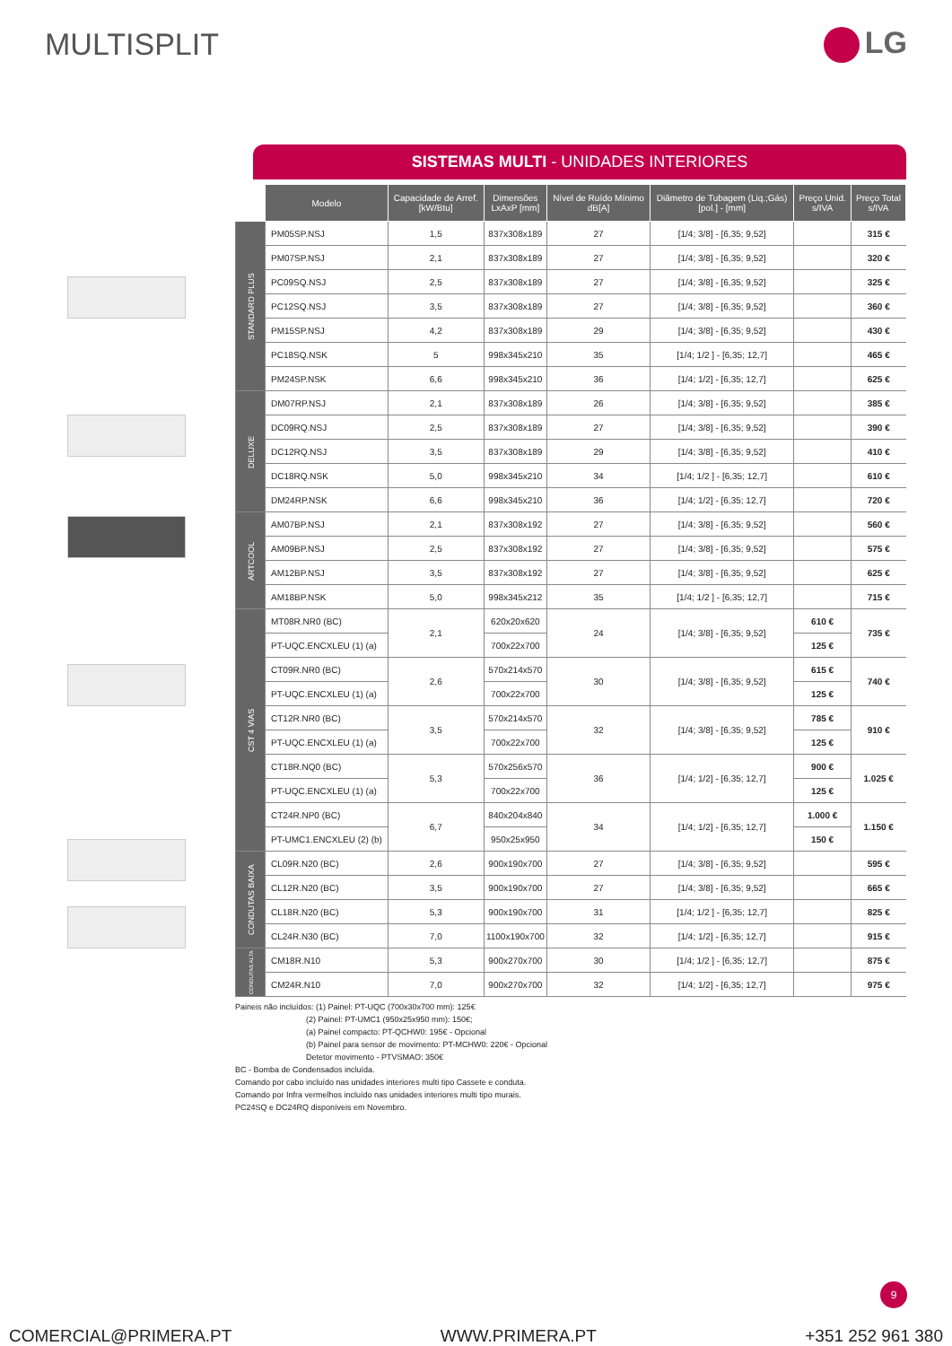MULTISPLIT LG
SISTEMAS MULTI - UNIDADES INTERIORES
| | Modelo | Capacidade de Arref. [kW/Btu] | Dimensões LxAxP [mm] | Nível de Ruído Mínimo dB[A] | Diâmetro de Tubagem (Liq.;Gás) [pol.] - [mm] | Preço Unid. s/IVA | Preço Total s/IVA |
| --- | --- | --- | --- | --- | --- | --- | --- |
| STANDARD PLUS | PM05SP.NSJ | 1,5 | 837x308x189 | 27 | [1/4; 3/8] - [6,35; 9,52] | | 315 € |
| | PM07SP.NSJ | 2,1 | 837x308x189 | 27 | [1/4; 3/8] - [6,35; 9,52] | | 320 € |
| | PC09SQ.NSJ | 2,5 | 837x308x189 | 27 | [1/4; 3/8] - [6,35; 9,52] | | 325 € |
| | PC12SQ.NSJ | 3,5 | 837x308x189 | 27 | [1/4; 3/8] - [6,35; 9,52] | | 360 € |
| | PM15SP.NSJ | 4,2 | 837x308x189 | 29 | [1/4; 3/8] - [6,35; 9,52] | | 430 € |
| | PC18SQ.NSK | 5 | 998x345x210 | 35 | [1/4; 1/2 ] - [6,35; 12,7] | | 465 € |
| | PM24SP.NSK | 6,6 | 998x345x210 | 36 | [1/4; 1/2] - [6,35; 12,7] | | 625 € |
| DELUXE | DM07RP.NSJ | 2,1 | 837x308x189 | 26 | [1/4; 3/8] - [6,35; 9,52] | | 385 € |
| | DC09RQ.NSJ | 2,5 | 837x308x189 | 27 | [1/4; 3/8] - [6,35; 9,52] | | 390 € |
| | DC12RQ.NSJ | 3,5 | 837x308x189 | 29 | [1/4; 3/8] - [6,35; 9,52] | | 410 € |
| | DC18RQ.NSK | 5,0 | 998x345x210 | 34 | [1/4; 1/2 ] - [6,35; 12,7] | | 610 € |
| | DM24RP.NSK | 6,6 | 998x345x210 | 36 | [1/4; 1/2] - [6,35; 12,7] | | 720 € |
| ARTCOOL | AM07BP.NSJ | 2,1 | 837x308x192 | 27 | [1/4; 3/8] - [6,35; 9,52] | | 560 € |
| | AM09BP.NSJ | 2,5 | 837x308x192 | 27 | [1/4; 3/8] - [6,35; 9,52] | | 575 € |
| | AM12BP.NSJ | 3,5 | 837x308x192 | 27 | [1/4; 3/8] - [6,35; 9,52] | | 625 € |
| | AM18BP.NSK | 5,0 | 998x345x212 | 35 | [1/4; 1/2 ] - [6,35; 12,7] | | 715 € |
| CST 4 VIAS | MT08R.NR0 (BC) | 2,1 | 620x20x620 | 24 | [1/4; 3/8] - [6,35; 9,52] | 610 € | 735 € |
| | PT-UQC.ENCXLEU (1) (a) | | 700x22x700 | | | 125 € | |
| | CT09R.NR0 (BC) | 2,6 | 570x214x570 | 30 | [1/4; 3/8] - [6,35; 9,52] | 615 € | 740 € |
| | PT-UQC.ENCXLEU (1) (a) | | 700x22x700 | | | 125 € | |
| | CT12R.NR0 (BC) | 3,5 | 570x214x570 | 32 | [1/4; 3/8] - [6,35; 9,52] | 785 € | 910 € |
| | PT-UQC.ENCXLEU (1) (a) | | 700x22x700 | | | 125 € | |
| | CT18R.NQ0 (BC) | 5,3 | 570x256x570 | 36 | [1/4; 1/2] - [6,35; 12,7] | 900 € | 1.025 € |
| | PT-UQC.ENCXLEU (1) (a) | | 700x22x700 | | | 125 € | |
| | CT24R.NP0 (BC) | 6,7 | 840x204x840 | 34 | [1/4; 1/2] - [6,35; 12,7] | 1.000 € | 1.150 € |
| | PT-UMC1.ENCXLEU (2) (b) | | 950x25x950 | | | 150 € | |
| CONDUTAS BAIXA | CL09R.N20 (BC) | 2,6 | 900x190x700 | 27 | [1/4; 3/8] - [6,35; 9,52] | | 595 € |
| | CL12R.N20 (BC) | 3,5 | 900x190x700 | 27 | [1/4; 3/8] - [6,35; 9,52] | | 665 € |
| | CL18R.N20 (BC) | 5,3 | 900x190x700 | 31 | [1/4; 1/2 ] - [6,35; 12,7] | | 825 € |
| | CL24R.N30 (BC) | 7,0 | 1100x190x700 | 32 | [1/4; 1/2] - [6,35; 12,7] | | 915 € |
| CONDUTAS ALTA | CM18R.N10 | 5,3 | 900x270x700 | 30 | [1/4; 1/2 ] - [6,35; 12,7] | | 875 € |
| | CM24R.N10 | 7,0 | 900x270x700 | 32 | [1/4; 1/2] - [6,35; 12,7] | | 975 € |
Paineis não incluídos: (1) Painel: PT-UQC (700x30x700 mm): 125€
(2) Painel: PT-UMC1 (950x25x950 mm): 150€;
(a) Painel compacto: PT-QCHW0: 195€ - Opcional
(b) Painel para sensor de movimento: PT-MCHW0: 220€ - Opcional
Detetor movimento - PTVSMAO: 350€
BC - Bomba de Condensados incluída.
Comando por cabo incluído nas unidades interiores multi tipo Cassete e conduta.
Comando por Infra vermelhos incluído nas unidades interiores multi tipo murais.
PC24SQ e DC24RQ disponíveis em Novembro.
9
COMERCIAL@PRIMERA.PT WWW.PRIMERA.PT +351 252 961 380